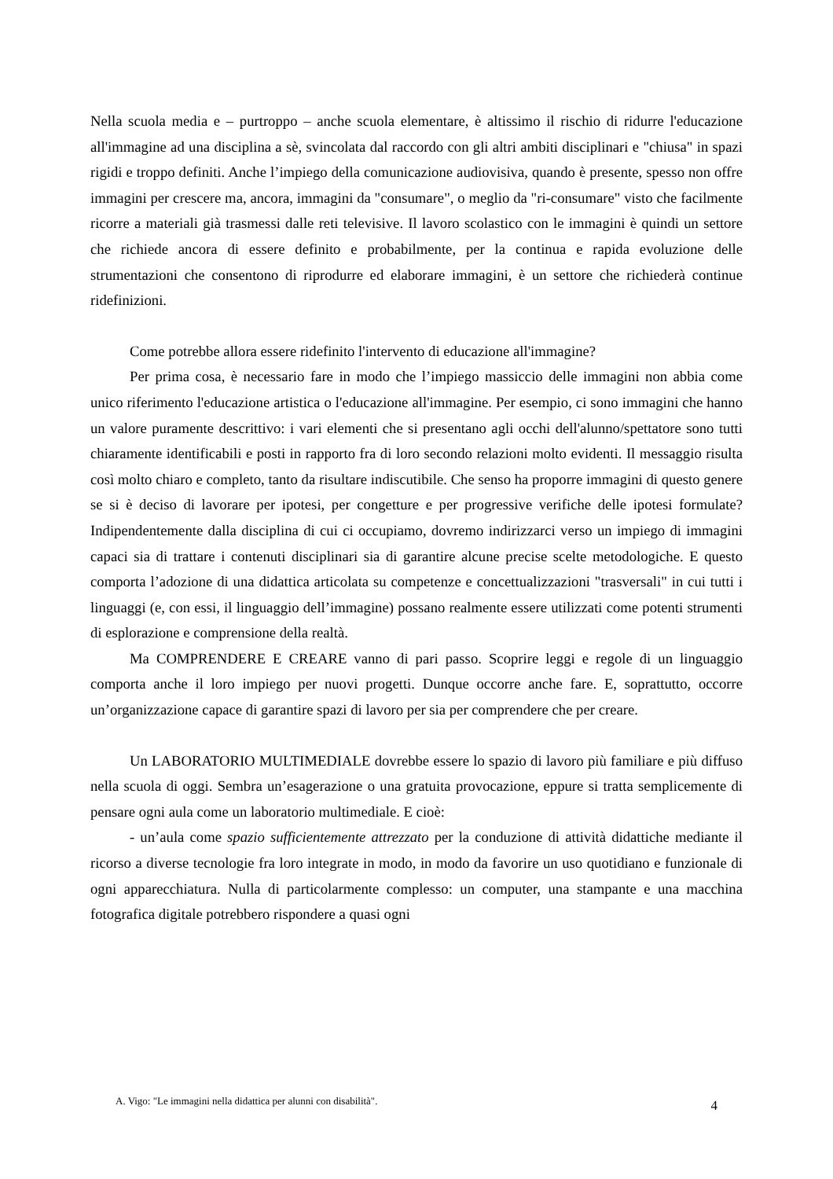Nella scuola media e – purtroppo – anche scuola elementare, è altissimo il rischio di ridurre l'educazione all'immagine ad una disciplina a sè, svincolata dal raccordo con gli altri ambiti disciplinari e "chiusa" in spazi rigidi e troppo definiti. Anche l’impiego della comunicazione audiovisiva, quando è presente, spesso non offre immagini per crescere ma, ancora, immagini da "consumare", o meglio da "ri-consumare" visto che facilmente ricorre a materiali già trasmessi dalle reti televisive. Il lavoro scolastico con le immagini è quindi un settore che richiede ancora di essere definito e probabilmente, per la continua e rapida evoluzione delle strumentazioni che consentono di riprodurre ed elaborare immagini, è un settore che richiederà continue ridefinizioni.
Come potrebbe allora essere ridefinito l'intervento di educazione all'immagine?
Per prima cosa, è necessario fare in modo che l’impiego massiccio delle immagini non abbia come unico riferimento l'educazione artistica o l'educazione all'immagine. Per esempio, ci sono immagini che hanno un valore puramente descrittivo: i vari elementi che si presentano agli occhi dell'alunno/spettatore sono tutti chiaramente identificabili e posti in rapporto fra di loro secondo relazioni molto evidenti. Il messaggio risulta così molto chiaro e completo, tanto da risultare indiscutibile. Che senso ha proporre immagini di questo genere se si è deciso di lavorare per ipotesi, per congetture e per progressive verifiche delle ipotesi formulate? Indipendentemente dalla disciplina di cui ci occupiamo, dovremo indirizzarci verso un impiego di immagini capaci sia di trattare i contenuti disciplinari sia di garantire alcune precise scelte metodologiche. E questo comporta l’adozione di una didattica articolata su competenze e concettualizzazioni "trasversali" in cui tutti i linguaggi (e, con essi, il linguaggio dell’immagine) possano realmente essere utilizzati come potenti strumenti di esplorazione e comprensione della realtà.
Ma COMPRENDERE E CREARE vanno di pari passo. Scoprire leggi e regole di un linguaggio comporta anche il loro impiego per nuovi progetti. Dunque occorre anche fare. E, soprattutto, occorre un’organizzazione capace di garantire spazi di lavoro per sia per comprendere che per creare.
Un LABORATORIO MULTIMEDIALE dovrebbe essere lo spazio di lavoro più familiare e più diffuso nella scuola di oggi. Sembra un’esagerazione o una gratuita provocazione, eppure si tratta semplicemente di pensare ogni aula come un laboratorio multimediale. E cioè:
- un’aula come spazio sufficientemente attrezzato per la conduzione di attività didattiche mediante il ricorso a diverse tecnologie fra loro integrate in modo, in modo da favorire un uso quotidiano e funzionale di ogni apparecchiatura. Nulla di particolarmente complesso: un computer, una stampante e una macchina fotografica digitale potrebbero rispondere a quasi ogni
A. Vigo: "Le immagini nella didattica per alunni con disabilità". 4